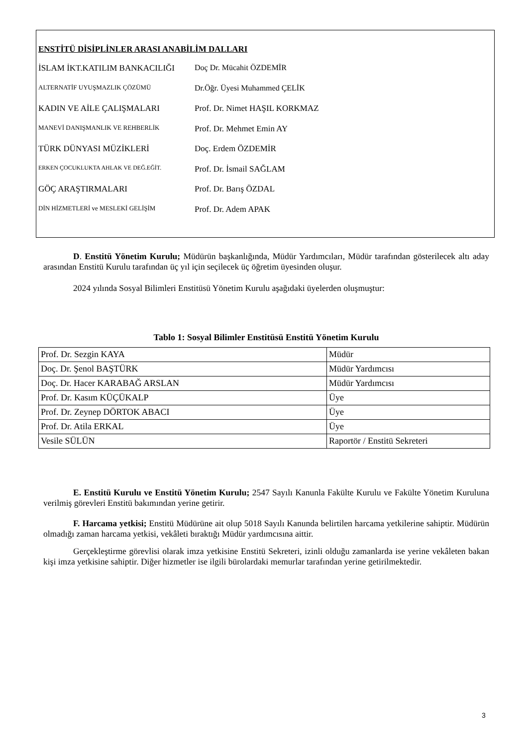ENSTİTÜ DİSİPLİNLER ARASI ANABİLİM DALLARI
İSLAM İKT.KATILIM BANKACILIĞI Doç Dr. Mücahit ÖZDEMİR
ALTERNATİF UYUŞMAZLIK ÇÖZÜMÜ
Dr.Öğr. Üyesi Muhammed ÇELİK
KADIN VE AİLE ÇALIŞMALARI Prof. Dr. Nimet HAŞIL KORKMAZ
MANEVİ DANIŞMANLIK VE REHBERLİK
Prof. Dr. Mehmet Emin AY
TÜRK DÜNYASI MÜZİKLERİ Doç. Erdem ÖZDEMİR
ERKEN ÇOCUKLUKTA AHLAK VE DEĞ.EĞİT.
Prof. Dr. İsmail SAĞLAM
GÖÇ ARAŞTIRMALARI Prof. Dr. Barış ÖZDAL
DİN HİZMETLERİ ve MESLEKİ GELİŞİM
Prof. Dr. Adem APAK
D. Enstitü Yönetim Kurulu; Müdürün başkanlığında, Müdür Yardımcıları, Müdür tarafından gösterilecek altı aday arasından Enstitü Kurulu tarafından üç yıl için seçilecek üç öğretim üyesinden oluşur.
2024 yılında Sosyal Bilimleri Enstitüsü Yönetim Kurulu aşağıdaki üyelerden oluşmuştur:
Tablo 1: Sosyal Bilimler Enstitüsü Enstitü Yönetim Kurulu
| Prof. Dr. Sezgin KAYA | Müdür |
| Doç. Dr. Şenol BAŞTÜRK | Müdür Yardımcısı |
| Doç. Dr. Hacer KARABAĞ ARSLAN | Müdür Yardımcısı |
| Prof. Dr. Kasım KÜÇÜKALP | Üye |
| Prof. Dr. Zeynep DÖRTOK ABACI | Üye |
| Prof. Dr. Atila ERKAL | Üye |
| Vesile SÜLÜN | Raportör / Enstitü Sekreteri |
E. Enstitü Kurulu ve Enstitü Yönetim Kurulu; 2547 Sayılı Kanunla Fakülte Kurulu ve Fakülte Yönetim Kuruluna verilmiş görevleri Enstitü bakımından yerine getirir.
F. Harcama yetkisi; Enstitü Müdürüne ait olup 5018 Sayılı Kanunda belirtilen harcama yetkilerine sahiptir. Müdürün olmadığı zaman harcama yetkisi, vekâleti bıraktığı Müdür yardımcısına aittir.
Gerçekleştirme görevlisi olarak imza yetkisine Enstitü Sekreteri, izinli olduğu zamanlarda ise yerine vekâleten bakan kişi imza yetkisine sahiptir. Diğer hizmetler ise ilgili bürolardaki memurlar tarafından yerine getirilmektedir.
3